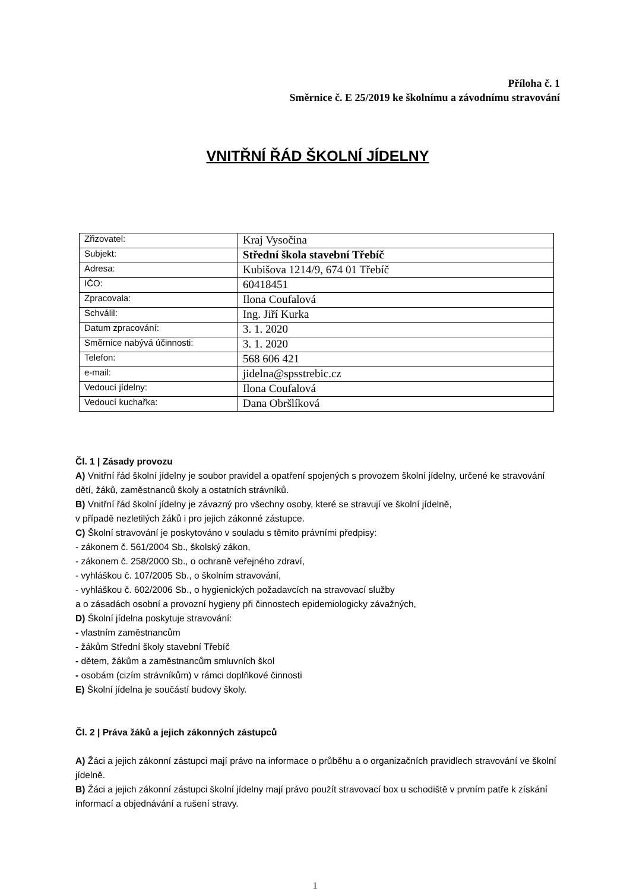Příloha č. 1
Směrnice č. E 25/2019 ke školnímu a závodnímu stravování
VNITŘNÍ ŘÁD ŠKOLNÍ JÍDELNY
| Zřizovatel: | Kraj Vysočina |
| Subjekt: | Střední škola stavební Třebíč |
| Adresa: | Kubišova 1214/9, 674 01 Třebíč |
| IČO: | 60418451 |
| Zpracovala: | Ilona Coufalová |
| Schválil: | Ing. Jiří Kurka |
| Datum zpracování: | 3. 1. 2020 |
| Směrnice nabývá účinnosti: | 3. 1. 2020 |
| Telefon: | 568 606 421 |
| e-mail: | jidelna@spsstrebic.cz |
| Vedoucí jídelny: | Ilona Coufalová |
| Vedoucí kuchařka: | Dana Obršlíková |
Čl. 1 | Zásady provozu
A) Vnitřní řád školní jídelny je soubor pravidel a opatření spojených s provozem školní jídelny, určené ke stravování dětí, žáků, zaměstnanců školy a ostatních strávníků.
B) Vnitřní řád školní jídelny je závazný pro všechny osoby, které se stravují ve školní jídelně,
v případě nezletilých žáků i pro jejich zákonné zástupce.
C) Školní stravování je poskytováno v souladu s těmito právními předpisy:
- zákonem č. 561/2004 Sb., školský zákon,
- zákonem č. 258/2000 Sb., o ochraně veřejného zdraví,
- vyhláškou č. 107/2005 Sb., o školním stravování,
- vyhláškou č. 602/2006 Sb., o hygienických požadavcích na stravovací služby
a o zásadách osobní a provozní hygieny při činnostech epidemiologicky závažných,
D) Školní jídelna poskytuje stravování:
- vlastním zaměstnancům
- žákům Střední školy stavební Třebíč
- dětem, žákům a zaměstnancům smluvních škol
- osobám (cizím strávníkům) v rámci doplňkové činnosti
E) Školní jídelna je součástí budovy školy.
Čl. 2 | Práva žáků a jejich zákonných zástupců
A) Žáci a jejich zákonní zástupci mají právo na informace o průběhu a o organizačních pravidlech stravování ve školní jídelně.
B) Žáci a jejich zákonní zástupci školní jídelny mají právo použít stravovací box u schodiště v prvním patře k získání informací a objednávání a rušení stravy.
1